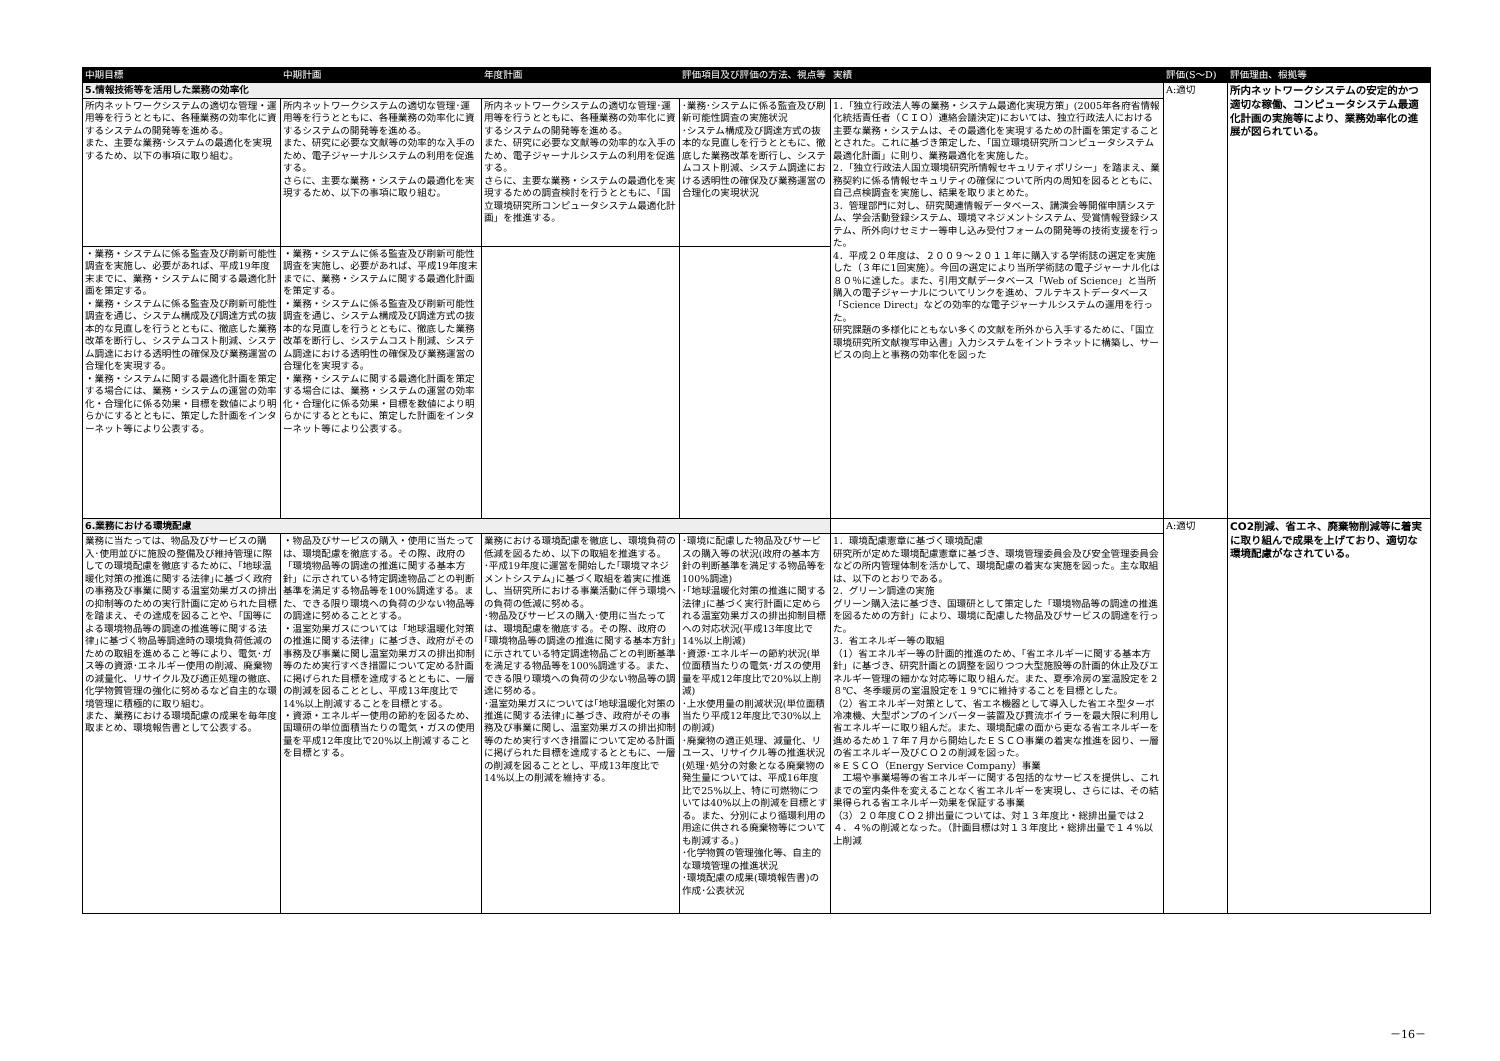| 中期目標 | 中期計画 | 年度計画 | 評価項目及び評価の方法、視点等 | 実績 | 評価(S～D) | 評価理由、根拠等 |
| --- | --- | --- | --- | --- | --- | --- |
| 5.情報技術等を活用した業務の効率化 | | | | | A:適切 | 所内ネットワークシステムの安定的かつ適切な稼働、コンピュータシステム最適化計画の実施等により、業務効率化の進展が図られている。 |
| 所内ネットワークシステムの適切な管理・運用等を行うとともに、各種業務の効率化に資するシステムの開発等を進める。 また、主要な業務･システムの最適化を実現するため、以下の事項に取り組む。 | 所内ネットワークシステムの適切な管理･運用等を行うとともに、各種業務の効率化に資するシステムの開発等を進める。 また、研究に必要な文献等の効率的な入手のため、電子ジャーナルシステムの利用を促進する。 さらに、主要な業務・システムの最適化を実現するため、以下の事項に取り組む。 | 所内ネットワークシステムの適切な管理･運用等を行うとともに、各種業務の効率化に資するシステムの開発等を進める。 また、研究に必要な文献等の効率的な入手のため、電子ジャーナルシステムの利用を促進する。 さらに、主要な業務・システムの最適化を実現するための調査検討を行うとともに、「国立環境研究所コンピュータシステム最適化計画」を推進する。 | ･業務･システムに係る監査及び刷新可能性調査の実施状況 ･システム構成及び調達方式の抜本的な見直しを行うとともに、徹底した業務改革を断行し、システムコスト削減、システム調達における透明性の確保及び業務運営の合理化の実現状況 | 1．「独立行政法人等の業務・システム最適化実現方策」(2005年各府省情報化統括責任者（ＣＩＯ）連絡会議決定)においては、独立行政法人における主要な業務・システムは、その最適化を実現するための計画を策定することとされた。これに基づき策定した、「国立環境研究所コンピュータシステム最適化計画」に則り、業務最適化を実施した。 2．「独立行政法人国立環境研究所情報セキュリティポリシー」を踏まえ、業務契約に係る情報セキュリティの確保について所内の周知を図るとともに、自己点検調査を実施し、結果を取りまとめた。 3．管理部門に対し、研究関連情報データベース、講演会等開催申請システム、学会活動登録システム、環境マネジメントシステム、受賞情報登録システム、所外向けセミナー等申し込み受付フォームの開発等の技術支援を行った。 4．平成２０年度は、２００９～２０１１年に購入する学術誌の選定を実施した（３年に1回実施）。今回の選定により当所学術誌の電子ジャーナル化は８０％に達した。また、引用文献データベース「Web of Science」と当所購入の電子ジャーナルについてリンクを進め、フルテキストデータベース「Science Direct」などの効率的な電子ジャーナルシステムの運用を行った。 研究課題の多様化にともない多くの文献を所外から入手するために、「国立環境研究所文献複写申込書」入力システムをイントラネットに構築し、サービスの向上と事務の効率化を図った | | |
| ・業務・システムに係る監査及び刷新可能性調査を実施し、必要があれば、平成19年度末までに、業務・システムに関する最適化計画を策定する。 ・業務・システムに係る監査及び刷新可能性調査を通じ、システム構成及び調達方式の抜本的な見直しを行うとともに、徹底した業務改革を断行し、システムコスト削減、システム調達における透明性の確保及び業務運営の合理化を実現する。 ・業務・システムに関する最適化計画を策定する場合には、業務・システムの運営の効率化・合理化に係る効果・目標を数値により明らかにするとともに、策定した計画をインターネット等により公表する。 | ・業務・システムに係る監査及び刷新可能性調査を実施し、必要があれば、平成19年度末までに、業務・システムに関する最適化計画を策定する。 ・業務・システムに係る監査及び刷新可能性調査を通じ、システム構成及び調達方式の抜本的な見直しを行うとともに、徹底した業務改革を断行し、システムコスト削減、システム調達における透明性の確保及び業務運営の合理化を実現する。 ・業務・システムに関する最適化計画を策定する場合には、業務・システムの運営の効率化・合理化に係る効果・目標を数値により明らかにするとともに、策定した計画をインターネット等により公表する。 | | | | | |
| 6.業務における環境配慮 | | | | | A:適切 | CO2削減、省エネ、廃棄物削減等に着実に取り組んで成果を上げており、適切な環境配慮がなされている。 |
| 業務に当たっては、物品及びサービスの購入･使用並びに施設の整備及び維持管理に際しての環境配慮を徹底するために、｢地球温暖化対策の推進に関する法律｣に基づく政府の事務及び事業に関する温室効果ガスの排出の抑制等のための実行計画に定められた目標を踏まえ、その達成を図ることや、｢国等による環境物品等の調達の推進等に関する法律｣に基づく物品等調達時の環境負荷低減のための取組を進めること等により、電気･ガス等の資源･エネルギー使用の削減、廃棄物の減量化、リサイクル及び適正処理の徹底、化学物質管理の強化に努めるなど自主的な環境管理に積極的に取り組む。 また、業務における環境配慮の成果を毎年度取まとめ、環境報告書として公表する。 | ・物品及びサービスの購入・使用に当たっては、環境配慮を徹底する。その際、政府の「環境物品等の調達の推進に関する基本方針」に示されている特定調達物品ごとの判断基準を満足する物品等を100%調達する。また、できる限り環境への負荷の少ない物品等の調達に努めることとする。 ・温室効果ガスについては「地球温暖化対策の推進に関する法律」に基づき、政府がその事務及び事業に関し温室効果ガスの排出抑制等のため実行すべき措置について定める計画に掲げられた目標を達成するとともに、一層の削減を図ることとし、平成13年度比で14%以上削減することを目標とする。 ・資源・エネルギー使用の節約を図るため、国環研の単位面積当たりの電気・ガスの使用量を平成12年度比で20%以上削減することを目標とする。 | 業務における環境配慮を徹底し、環境負荷の低減を図るため、以下の取組を推進する。 ･平成19年度に運営を開始した｢環境マネジメントシステム｣に基づく取組を着実に推進し、当研究所における事業活動に伴う環境への負荷の低減に努める。 ･物品及びサービスの購入･使用に当たっては、環境配慮を徹底する。その際、政府の｢環境物品等の調達の推進に関する基本方針｣に示されている特定調達物品ごとの判断基準を満足する物品等を100%調達する。また、できる限り環境への負荷の少ない物品等の調達に努める。 ･温室効果ガスについては｢地球温暖化対策の推進に関する法律｣に基づき、政府がその事務及び事業に関し、温室効果ガスの排出抑制等のため実行すべき措置について定める計画に掲げられた目標を達成するとともに、一層の削減を図ることとし、平成13年度比で14%以上の削減を維持する。 | ･環境に配慮した物品及びサービスの購入等の状況(政府の基本方針の判断基準を満足する物品等を100%調達) ･｢地球温暖化対策の推進に関する法律｣に基づく実行計画に定められる温室効果ガスの排出抑制目標への対応状況(平成13年度比で14%以上削減) ･資源･エネルギーの節約状況(単位面積当たりの電気･ガスの使用量を平成12年度比で20%以上削減) ･上水使用量の削減状況(単位面積当たり平成12年度比で30%以上の削減) ･廃棄物の適正処理、減量化、リユース、リサイクル等の推進状況(処理･処分の対象となる廃棄物の発生量については、平成16年度比で25%以上、特に可燃物については40%以上の削減を目標とする。また、分別により循環利用の用途に供される廃棄物等についても削減する。) ･化学物質の管理強化等、自主的な環境管理の推進状況 ･環境配慮の成果(環境報告書)の作成･公表状況 | 1．環境配慮憲章に基づく環境配慮 研究所が定めた環境配慮憲章に基づき、環境管理委員会及び安全管理委員会などの所内管理体制を活かして、環境配慮の着実な実施を図った。主な取組は、以下のとおりである。 2．グリーン調達の実施 グリーン購入法に基づき、国環研として策定した「環境物品等の調達の推進を図るための方針」により、環境に配慮した物品及びサービスの調達を行った。 3．省エネルギー等の取組 （1）省エネルギー等の計画的推進のため、「省エネルギーに関する基本方針」に基づき、研究計画との調整を図りつつ大型施設等の計画的休止及びエネルギー管理の細かな対応等に取り組んだ。また、夏季冷房の室温設定を２８℃、冬季暖房の室温設定を１９℃に維持することを目標とした。 （2）省エネルギー対策として、省エネ機器として導入した省エネ型ターボ冷凍機、大型ポンプのインバーター装置及び貫流ボイラーを最大限に利用し省エネルギーに取り組んだ。また、環境配慮の面から更なる省エネルギーを進めるため１７年７月から開始したＥＳＣＯ事業の着実な推進を図り、一層の省エネルギー及びＣＯ２の削減を図った。 ※ＥＳＣＯ（Energy Service Company）事業 工場や事業場等の省エネルギーに関する包括的なサービスを提供し、これまでの室内条件を変えることなく省エネルギーを実現し、さらには、その結果得られる省エネルギー効果を保証する事業 （3）２０年度ＣＯ２排出量については、対１３年度比・総排出量では２４．４%の削減となった。（計画目標は対１３年度比・総排出量で１４%以上削減 | | |
－16－